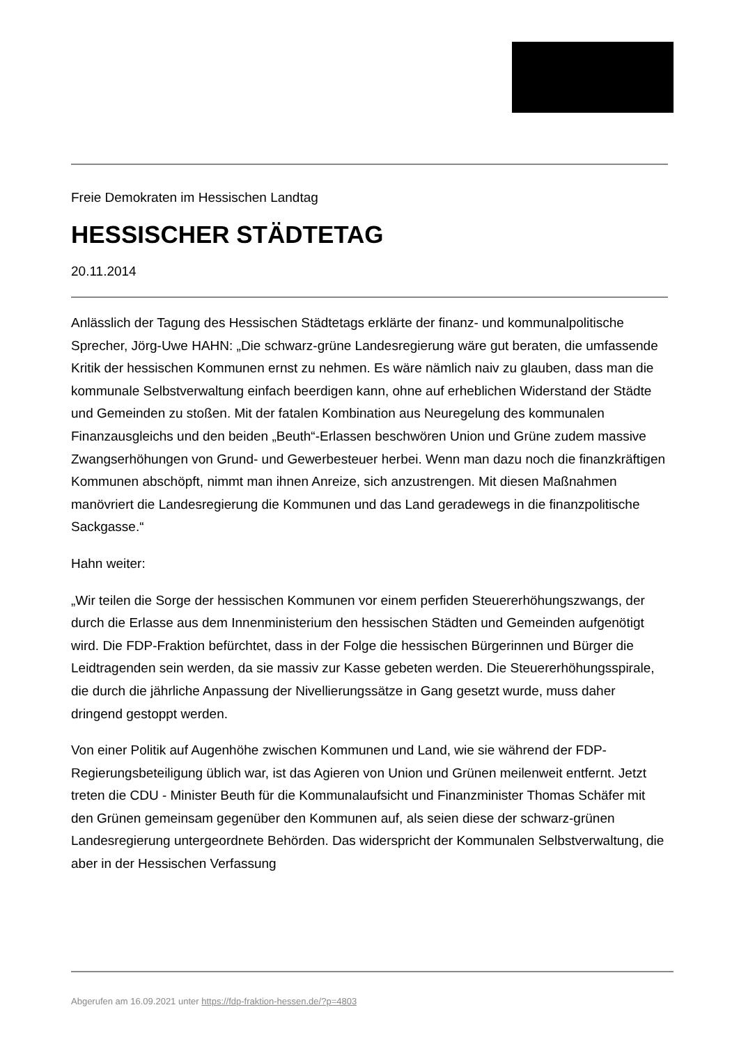Freie Demokraten im Hessischen Landtag
HESSISCHER STÄDTETAG
20.11.2014
Anlässlich der Tagung des Hessischen Städtetags erklärte der finanz- und kommunalpolitische Sprecher, Jörg-Uwe HAHN: „Die schwarz-grüne Landesregierung wäre gut beraten, die umfassende Kritik der hessischen Kommunen ernst zu nehmen. Es wäre nämlich naiv zu glauben, dass man die kommunale Selbstverwaltung einfach beerdigen kann, ohne auf erheblichen Widerstand der Städte und Gemeinden zu stoßen. Mit der fatalen Kombination aus Neuregelung des kommunalen Finanzausgleichs und den beiden „Beuth“-Erlassen beschwören Union und Grüne zudem massive Zwangserhöhungen von Grund- und Gewerbesteuer herbei. Wenn man dazu noch die finanzkräftigen Kommunen abschöpft, nimmt man ihnen Anreize, sich anzustrengen. Mit diesen Maßnahmen manövriert die Landesregierung die Kommunen und das Land geradewegs in die finanzpolitische Sackgasse.“
Hahn weiter:
„Wir teilen die Sorge der hessischen Kommunen vor einem perfiden Steuererhöhungszwangs, der durch die Erlasse aus dem Innenministerium den hessischen Städten und Gemeinden aufgenötigt wird. Die FDP-Fraktion befürchtet, dass in der Folge die hessischen Bürgerinnen und Bürger die Leidtragenden sein werden, da sie massiv zur Kasse gebeten werden. Die Steuererhöhungsspirale, die durch die jährliche Anpassung der Nivellierungssätze in Gang gesetzt wurde, muss daher dringend gestoppt werden.
Von einer Politik auf Augenhöhe zwischen Kommunen und Land, wie sie während der FDP-Regierungsbeteiligung üblich war, ist das Agieren von Union und Grünen meilenweit entfernt. Jetzt treten die CDU - Minister Beuth für die Kommunalaufsicht und Finanzminister Thomas Schäfer mit den Grünen gemeinsam gegenüber den Kommunen auf, als seien diese der schwarz-grünen Landesregierung untergeordnete Behörden. Das widerspricht der Kommunalen Selbstverwaltung, die aber in der Hessischen Verfassung
Abgerufen am 16.09.2021 unter https://fdp-fraktion-hessen.de/?p=4803